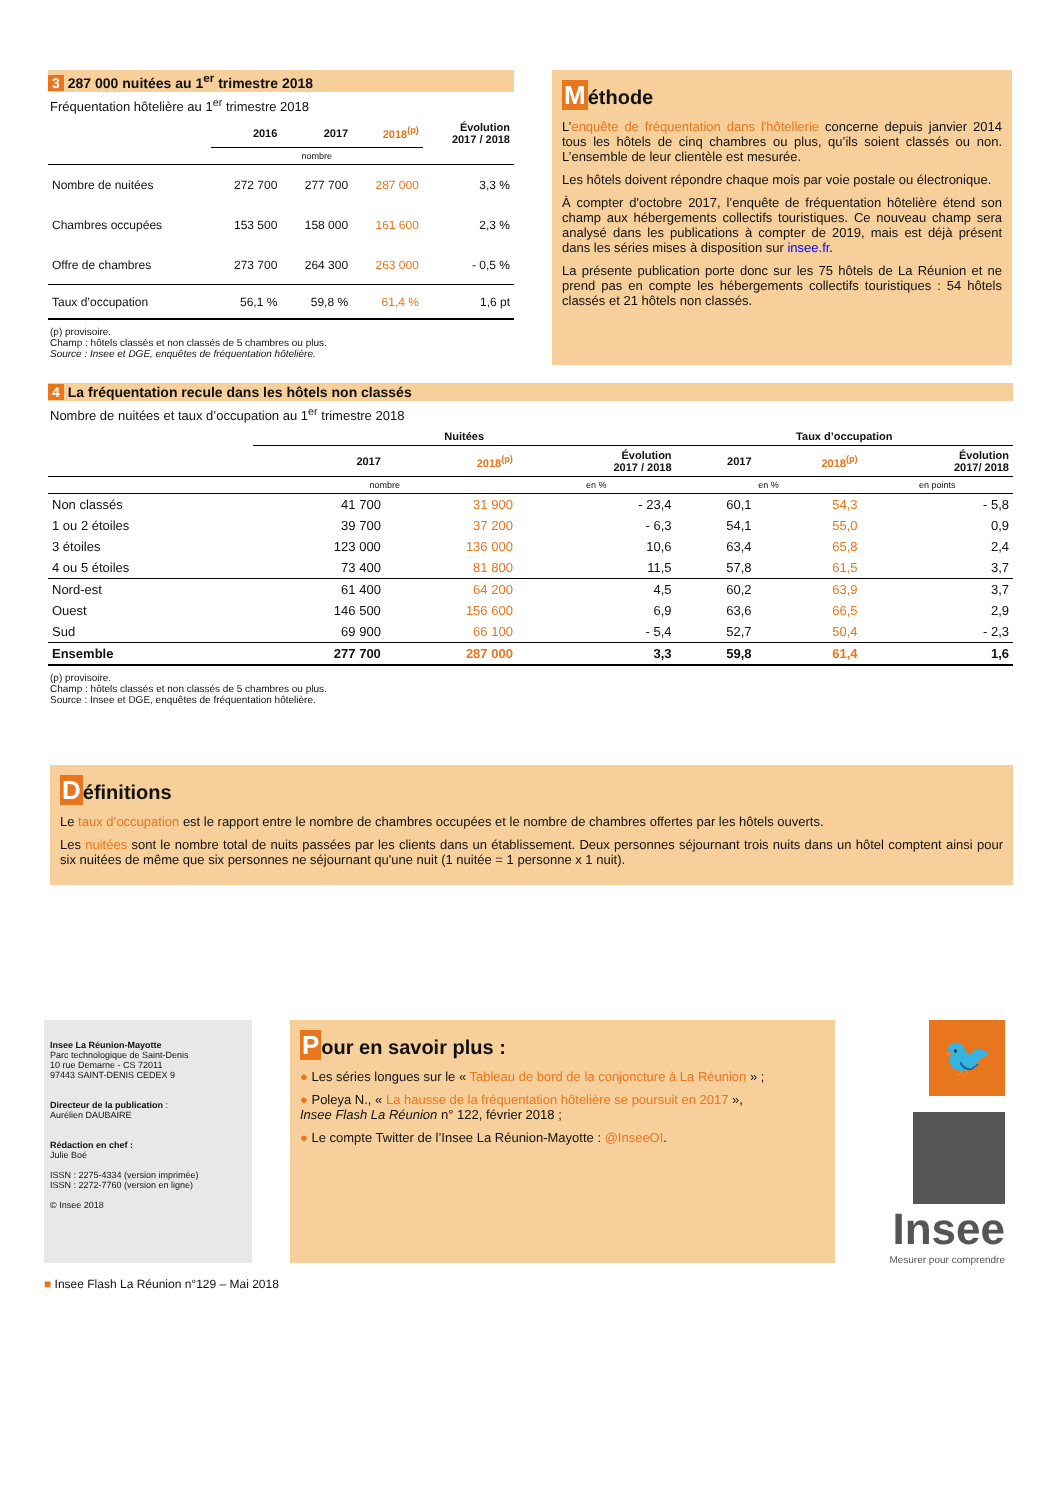3 287 000 nuitées au 1<sup>er</sup> trimestre 2018
Fréquentation hôtelière au 1<sup>er</sup> trimestre 2018
| | 2016 | 2017 | 2018<sup>(p)</sup> | Évolution 2017 / 2018 |
| --- | --- | --- | --- | --- |
| | nombre | | | |
| Nombre de nuitées | 272 700 | 277 700 | 287 000 | 3,3 % |
| Chambres occupées | 153 500 | 158 000 | 161 600 | 2,3 % |
| Offre de chambres | 273 700 | 264 300 | 263 000 | - 0,5 % |
| Taux d’occupation | 56,1 % | 59,8 % | 61,4 % | 1,6 pt |
(p) provisoire.
Champ : hôtels classés et non classés de 5 chambres ou plus.
Source : Insee et DGE, enquêtes de fréquentation hôtelière.
Méthode
L’enquête de fréquentation dans l'hôtellerie concerne depuis janvier 2014 tous les hôtels de cinq chambres ou plus, qu’ils soient classés ou non. L’ensemble de leur clientèle est mesurée.
Les hôtels doivent répondre chaque mois par voie postale ou électronique.
À compter d'octobre 2017, l’enquête de fréquentation hôtelière étend son champ aux hébergements collectifs touristiques. Ce nouveau champ sera analysé dans les publications à compter de 2019, mais est déjà présent dans les séries mises à disposition sur insee.fr.
La présente publication porte donc sur les 75 hôtels de La Réunion et ne prend pas en compte les hébergements collectifs touristiques : 54 hôtels classés et 21 hôtels non classés.
4 La fréquentation recule dans les hôtels non classés
Nombre de nuitées et taux d’occupation au 1<sup>er</sup> trimestre 2018
| | Nuitées | | | Taux d’occupation | | |
| --- | --- | --- | --- | --- | --- | --- |
| | 2017 | 2018<sup>(p)</sup> | Évolution 2017 / 2018 | 2017 | 2018<sup>(p)</sup> | Évolution 2017/ 2018 |
| | nombre | | en % | en % | | en points |
| Non classés | 41 700 | 31 900 | - 23,4 | 60,1 | 54,3 | - 5,8 |
| 1 ou 2 étoiles | 39 700 | 37 200 | - 6,3 | 54,1 | 55,0 | 0,9 |
| 3 étoiles | 123 000 | 136 000 | 10,6 | 63,4 | 65,8 | 2,4 |
| 4 ou 5 étoiles | 73 400 | 81 800 | 11,5 | 57,8 | 61,5 | 3,7 |
| Nord-est | 61 400 | 64 200 | 4,5 | 60,2 | 63,9 | 3,7 |
| Ouest | 146 500 | 156 600 | 6,9 | 63,6 | 66,5 | 2,9 |
| Sud | 69 900 | 66 100 | - 5,4 | 52,7 | 50,4 | - 2,3 |
| Ensemble | 277 700 | 287 000 | 3,3 | 59,8 | 61,4 | 1,6 |
(p) provisoire.
Champ : hôtels classés et non classés de 5 chambres ou plus.
Source : Insee et DGE, enquêtes de fréquentation hôtelière.
Définitions
Le taux d’occupation est le rapport entre le nombre de chambres occupées et le nombre de chambres offertes par les hôtels ouverts.
Les nuitées sont le nombre total de nuits passées par les clients dans un établissement. Deux personnes séjournant trois nuits dans un hôtel comptent ainsi pour six nuitées de même que six personnes ne séjournant qu'une nuit (1 nuitée = 1 personne x 1 nuit).
Insee La Réunion-Mayotte
Parc technologique de Saint-Denis
10 rue Demarne - CS 72011
97443 SAINT-DENIS CEDEX 9
Directeur de la publication :
Aurélien DAUBAIRE
Rédaction en chef :
Julie Boé
ISSN : 2275-4334 (version imprimée)
ISSN : 2272-7760 (version en ligne)
© Insee 2018
Pour en savoir plus :
● Les séries longues sur le « Tableau de bord de la conjoncture à La Réunion » ;
● Poleya N., « La hausse de la fréquentation hôtelière se poursuit en 2017 »,
Insee Flash La Réunion n° 122, février 2018 ;
● Le compte Twitter de l’Insee La Réunion-Mayotte : @InseeOI.
🐦
Insee
Mesurer pour comprendre
■ Insee Flash La Réunion n°129 – Mai 2018